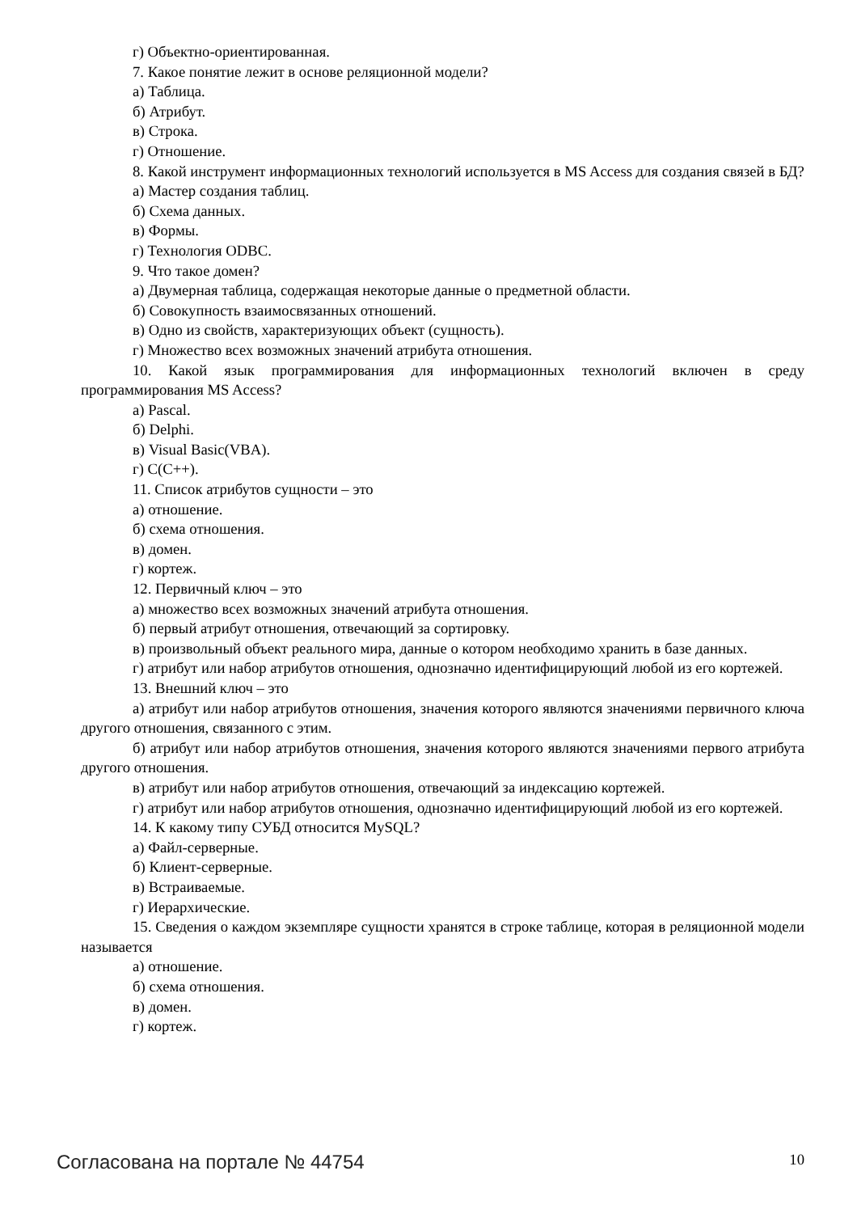г) Объектно-ориентированная.
7. Какое понятие лежит в основе реляционной модели?
а) Таблица.
б) Атрибут.
в) Строка.
г) Отношение.
8. Какой инструмент информационных технологий используется в MS Access для создания связей в БД?
а) Мастер создания таблиц.
б) Схема данных.
в) Формы.
г) Технология ODBC.
9. Что такое домен?
а) Двумерная таблица, содержащая некоторые данные о предметной области.
б) Совокупность взаимосвязанных отношений.
в) Одно из свойств, характеризующих объект (сущность).
г) Множество всех возможных значений атрибута отношения.
10. Какой язык программирования для информационных технологий включен в среду программирования MS Access?
а) Pascal.
б) Delphi.
в) Visual Basic(VBA).
г) C(C++).
11. Список атрибутов сущности – это
а) отношение.
б) схема отношения.
в) домен.
г) кортеж.
12. Первичный ключ – это
а) множество всех возможных значений атрибута отношения.
б) первый атрибут отношения, отвечающий за сортировку.
в) произвольный объект реального мира, данные о котором необходимо хранить в базе данных.
г) атрибут или набор атрибутов отношения, однозначно идентифицирующий любой из его кортежей.
13. Внешний ключ – это
а) атрибут или набор атрибутов отношения, значения которого являются значениями первичного ключа другого отношения, связанного с этим.
б) атрибут или набор атрибутов отношения, значения которого являются значениями первого атрибута другого отношения.
в) атрибут или набор атрибутов отношения, отвечающий за индексацию кортежей.
г) атрибут или набор атрибутов отношения, однозначно идентифицирующий любой из его кортежей.
14. К какому типу СУБД относится MySQL?
а) Файл-серверные.
б) Клиент-серверные.
в) Встраиваемые.
г) Иерархические.
15. Сведения о каждом экземпляре сущности хранятся в строке таблице, которая в реляционной модели называется
а) отношение.
б) схема отношения.
в) домен.
г) кортеж.
Согласована на портале № 44754 10